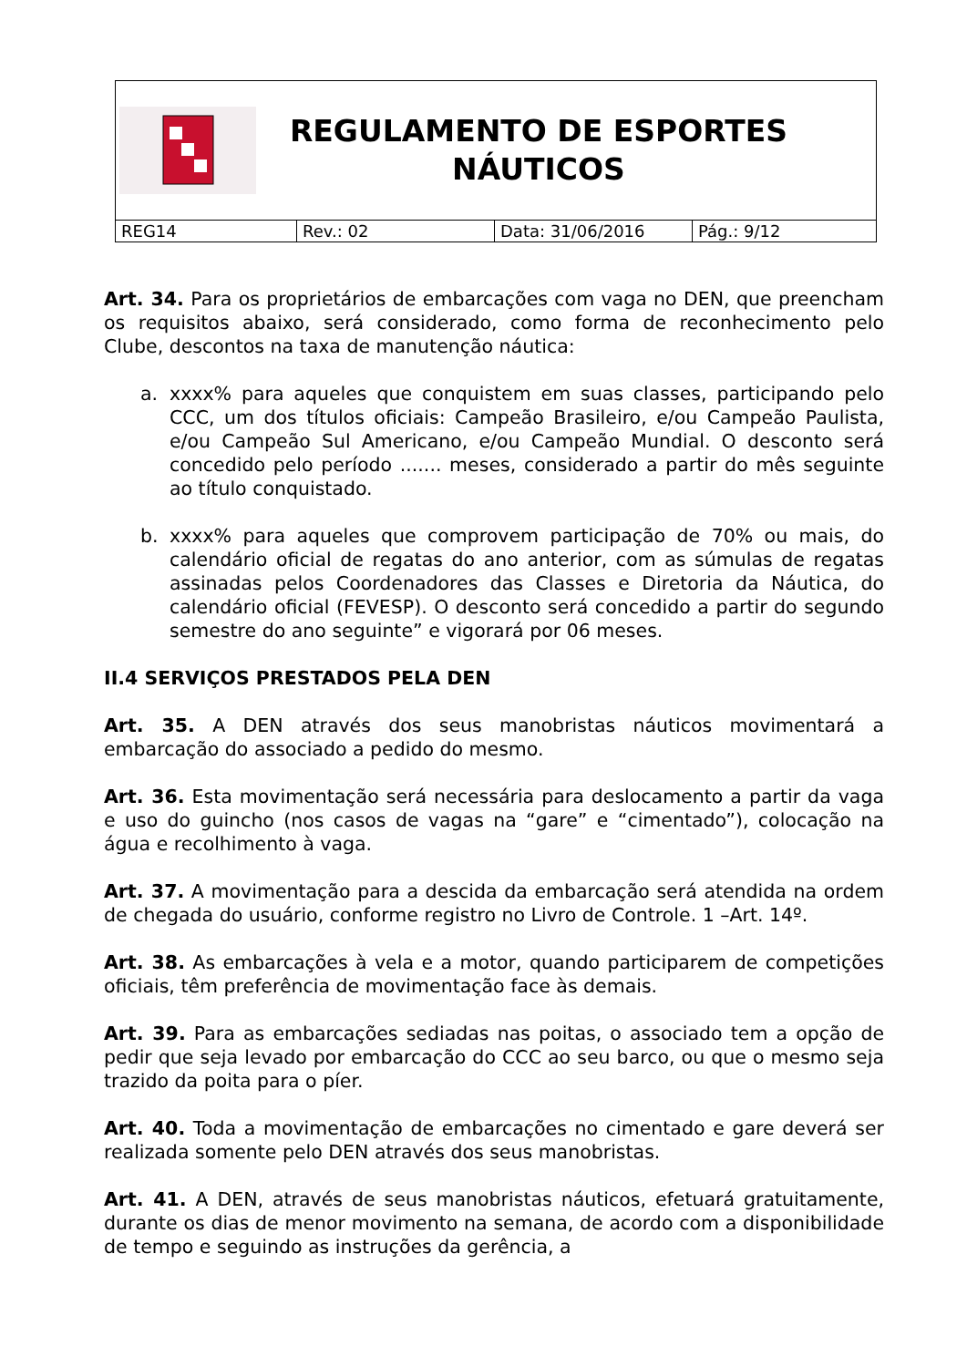REGULAMENTO DE ESPORTES
NÁUTICOS
| REG14 | Rev.: 02 | Data: 31/06/2016 | Pág.: 9/12 |
Art. 34. Para os proprietários de embarcações com vaga no DEN, que preencham os requisitos abaixo, será considerado, como forma de reconhecimento pelo Clube, descontos na taxa de manutenção náutica:
a. xxxx% para aqueles que conquistem em suas classes, participando pelo CCC, um dos títulos oficiais: Campeão Brasileiro, e/ou Campeão Paulista, e/ou Campeão Sul Americano, e/ou Campeão Mundial. O desconto será concedido pelo período ....... meses, considerado a partir do mês seguinte ao título conquistado.
b. xxxx% para aqueles que comprovem participação de 70% ou mais, do calendário oficial de regatas do ano anterior, com as súmulas de regatas assinadas pelos Coordenadores das Classes e Diretoria da Náutica, do calendário oficial (FEVESP). O desconto será concedido a partir do segundo semestre do ano seguinte” e vigorará por 06 meses.
II.4 SERVIÇOS PRESTADOS PELA DEN
Art. 35. A DEN através dos seus manobristas náuticos movimentará a embarcação do associado a pedido do mesmo.
Art. 36. Esta movimentação será necessária para deslocamento a partir da vaga e uso do guincho (nos casos de vagas na “gare” e “cimentado”), colocação na água e recolhimento à vaga.
Art. 37. A movimentação para a descida da embarcação será atendida na ordem de chegada do usuário, conforme registro no Livro de Controle. 1 –Art. 14º.
Art. 38. As embarcações à vela e a motor, quando participarem de competições oficiais, têm preferência de movimentação face às demais.
Art. 39. Para as embarcações sediadas nas poitas, o associado tem a opção de pedir que seja levado por embarcação do CCC ao seu barco, ou que o mesmo seja trazido da poita para o píer.
Art. 40. Toda a movimentação de embarcações no cimentado e gare deverá ser realizada somente pelo DEN através dos seus manobristas.
Art. 41. A DEN, através de seus manobristas náuticos, efetuará gratuitamente, durante os dias de menor movimento na semana, de acordo com a disponibilidade de tempo e seguindo as instruções da gerência, a